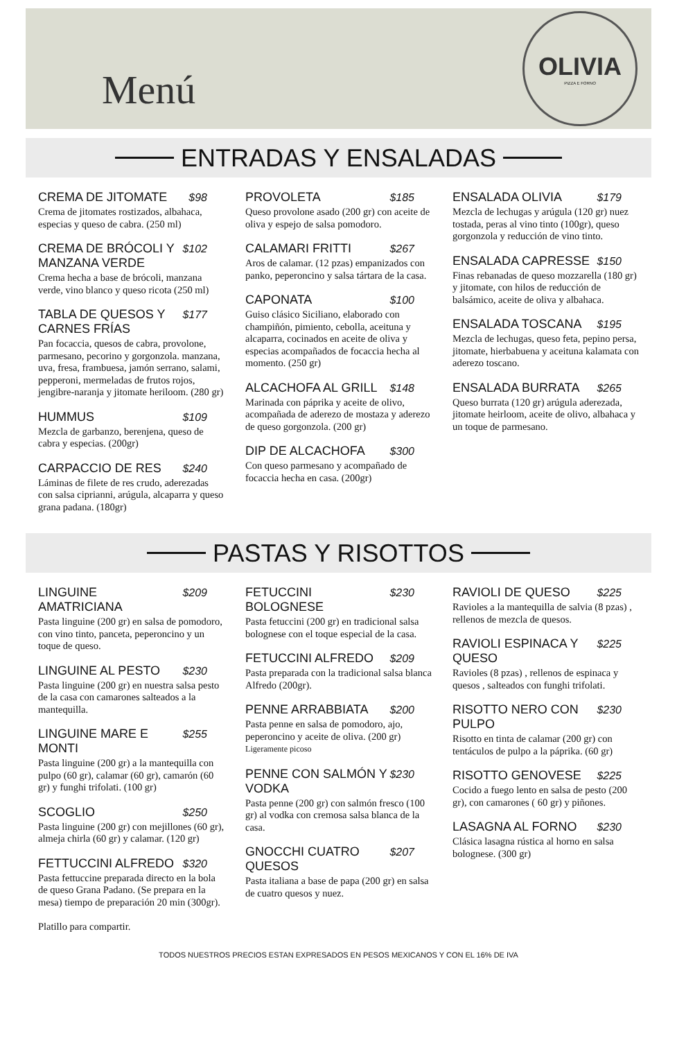Menú
OLIVIA
PIZZA E FORNO
ENTRADAS Y ENSALADAS
CREMA DE JITOMATE $98
Crema de jitomates rostizados, albahaca, especias y queso de cabra. (250 ml)
CREMA DE BRÓCOLI Y MANZANA VERDE $102
Crema hecha a base de brócoli, manzana verde, vino blanco y queso ricota (250 ml)
TABLA DE QUESOS Y CARNES FRÍAS $177
Pan focaccia, quesos de cabra, provolone, parmesano, pecorino y gorgonzola. manzana, uva, fresa, frambuesa, jamón serrano, salami, pepperoni, mermeladas de frutos rojos, jengibre-naranja y jitomate heriloom. (280 gr)
HUMMUS $109
Mezcla de garbanzo, berenjena, queso de cabra y especias. (200gr)
CARPACCIO DE RES $240
Láminas de filete de res crudo, aderezadas con salsa ciprianni, arúgula, alcaparra y queso grana padana. (180gr)
PROVOLETA $185
Queso provolone asado (200 gr) con aceite de oliva y espejo de salsa pomodoro.
CALAMARI FRITTI $267
Aros de calamar. (12 pzas) empanizados con panko, peperoncino y salsa tártara de la casa.
CAPONATA $100
Guiso clásico Siciliano, elaborado con champiñón, pimiento, cebolla, aceituna y alcaparra, cocinados en aceite de oliva y especias acompañados de focaccia hecha al momento. (250 gr)
ALCACHOFA AL GRILL $148
Marinada con páprika y aceite de olivo, acompañada de aderezo de mostaza y aderezo de queso gorgonzola. (200 gr)
DIP DE ALCACHOFA $300
Con queso parmesano y acompañado de focaccia hecha en casa. (200gr)
ENSALADA OLIVIA $179
Mezcla de lechugas y arúgula (120 gr) nuez tostada, peras al vino tinto (100gr), queso gorgonzola y reducción de vino tinto.
ENSALADA CAPRESSE $150
Finas rebanadas de queso mozzarella (180 gr) y jitomate, con hilos de reducción de balsámico, aceite de oliva y albahaca.
ENSALADA TOSCANA $195
Mezcla de lechugas, queso feta, pepino persa, jitomate, hierbabuena y aceituna kalamata con aderezo toscano.
ENSALADA BURRATA $265
Queso burrata (120 gr) arúgula aderezada, jitomate heirloom, aceite de olivo, albahaca y un toque de parmesano.
PASTAS Y RISOTTOS
LINGUINE AMATRICIANA $209
Pasta linguine (200 gr) en salsa de pomodoro, con vino tinto, panceta, peperoncino y un toque de queso.
LINGUINE AL PESTO $230
Pasta linguine (200 gr) en nuestra salsa pesto de la casa con camarones salteados a la mantequilla.
LINGUINE MARE E MONTI $255
Pasta linguine (200 gr) a la mantequilla con pulpo (60 gr), calamar (60 gr), camarón (60 gr) y funghi trifolati. (100 gr)
SCOGLIO $250
Pasta linguine (200 gr) con mejillones (60 gr), almeja chirla (60 gr) y calamar. (120 gr)
FETTUCCINI ALFREDO $320
Pasta fettuccine preparada directo en la bola de queso Grana Padano. (Se prepara en la mesa) tiempo de preparación 20 min (300gr).
Platillo para compartir.
FETUCCINI BOLOGNESE $230
Pasta fetuccini (200 gr) en tradicional salsa bolognese con el toque especial de la casa.
FETUCCINI ALFREDO $209
Pasta preparada con la tradicional salsa blanca Alfredo (200gr).
PENNE ARRABBIATA $200
Pasta penne en salsa de pomodoro, ajo, peperoncino y aceite de oliva. (200 gr)
Ligeramente picoso
PENNE CON SALMÓN Y VODKA $230
Pasta penne (200 gr) con salmón fresco (100 gr) al vodka con cremosa salsa blanca de la casa.
GNOCCHI CUATRO QUESOS $207
Pasta italiana a base de papa (200 gr) en salsa de cuatro quesos y nuez.
RAVIOLI DE QUESO $225
Ravioles a la mantequilla de salvia (8 pzas) , rellenos de mezcla de quesos.
RAVIOLI ESPINACA Y QUESO $225
Ravioles (8 pzas) , rellenos de espinaca y quesos , salteados con funghi trifolati.
RISOTTO NERO CON PULPO $230
Risotto en tinta de calamar (200 gr) con tentáculos de pulpo a la páprika. (60 gr)
RISOTTO GENOVESE $225
Cocido a fuego lento en salsa de pesto (200 gr), con camarones ( 60 gr) y piñones.
LASAGNA AL FORNO $230
Clásica lasagna rústica al horno en salsa bolognese. (300 gr)
TODOS NUESTROS PRECIOS ESTAN EXPRESADOS EN PESOS MEXICANOS Y CON EL 16% DE IVA